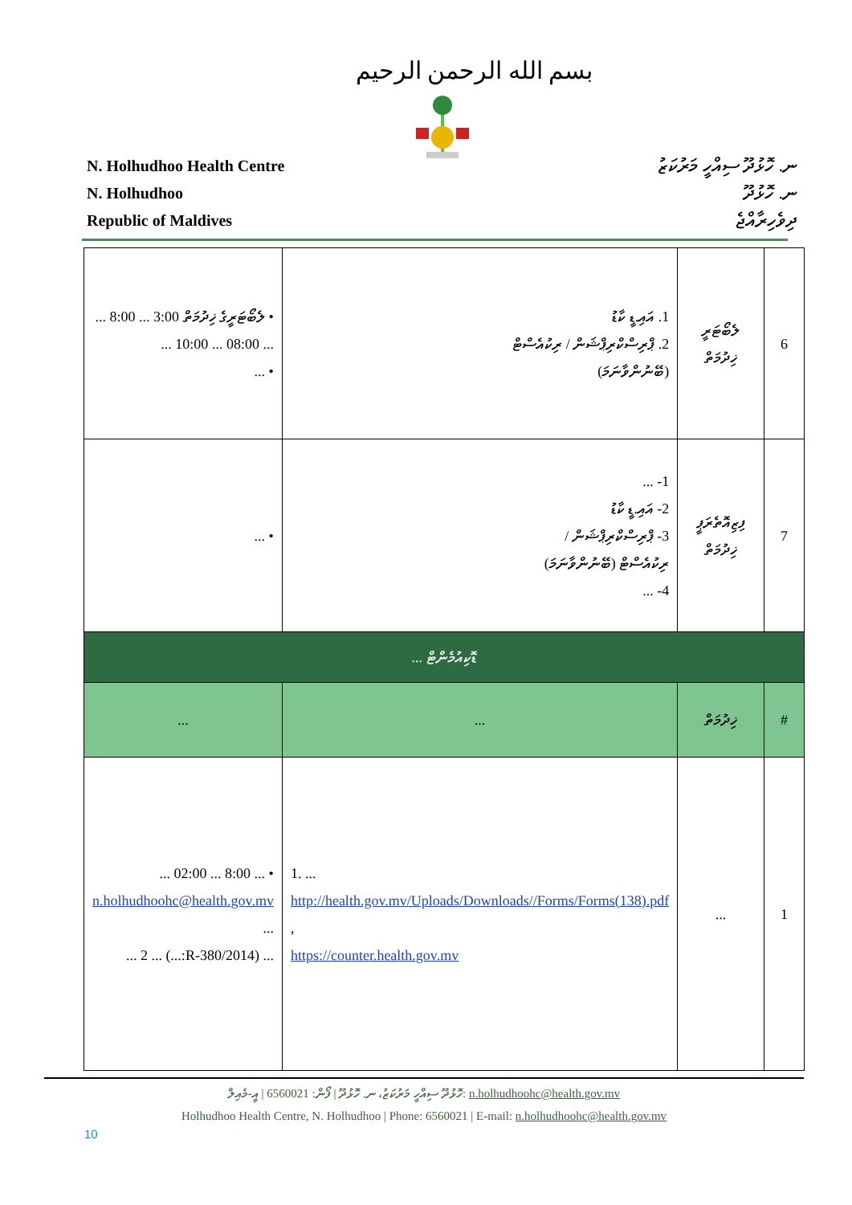بسم الله الرحمن الرحيم
N. Holhudhoo Health Centre
N. Holhudhoo
Republic of Maldives
ނ. ހޮޅުދޫ ސިއްހީ މަރުކަޒު
ނ. ހޮޅުދޫ
ދިވެހިރާއްޖެ
| 6 | ލެބޯޓަރީ ޚިދުމަތް | 1. އައި.ޑީ ކާޑު 2. ޕްރިސްކްރިޕްޝަން / ރިކުއެސްޓް (ބޭނުންވާނަމަ) | • ލެބޯޓަރީގެ ޚިދުމަތް 3:00 ... 8:00 ... ... 08:00 ... 10:00 ... • ... |
| 7 | ފިޒިއޮތެރަޕީ ޚިދުމަތް | 1- ... 2- އައި.ޑީ ކާޑު 3- ޕްރިސްކްރިޕްޝަން / ރިކުއެސްޓް (ބޭނުންވާނަމަ) 4- ... | • ... |
| ޑޮކިއުމެންޓް ... | | | |
| # | ޚިދުމަތް | ... | ... |
| 1 | ... | 1. ... http://health.gov.mv/Uploads/Downloads//Forms/Forms(138).pdf , https://counter.health.gov.mv | • ... 8:00 ... 02:00 ... n.holhudhoohc@health.gov.mv ... ... (2014/R-380:...) ... 2 ... |
ހޮޅުދޫ ސިއްހީ މަރުކަޒު، ނ. ހޮޅުދޫ | ފޯން: 6560021 | އީ-މެއިލް: n.holhudhoohc@health.gov.mv
Holhudhoo Health Centre, N. Holhudhoo | Phone: 6560021 | E-mail: n.holhudhoohc@health.gov.mv
10